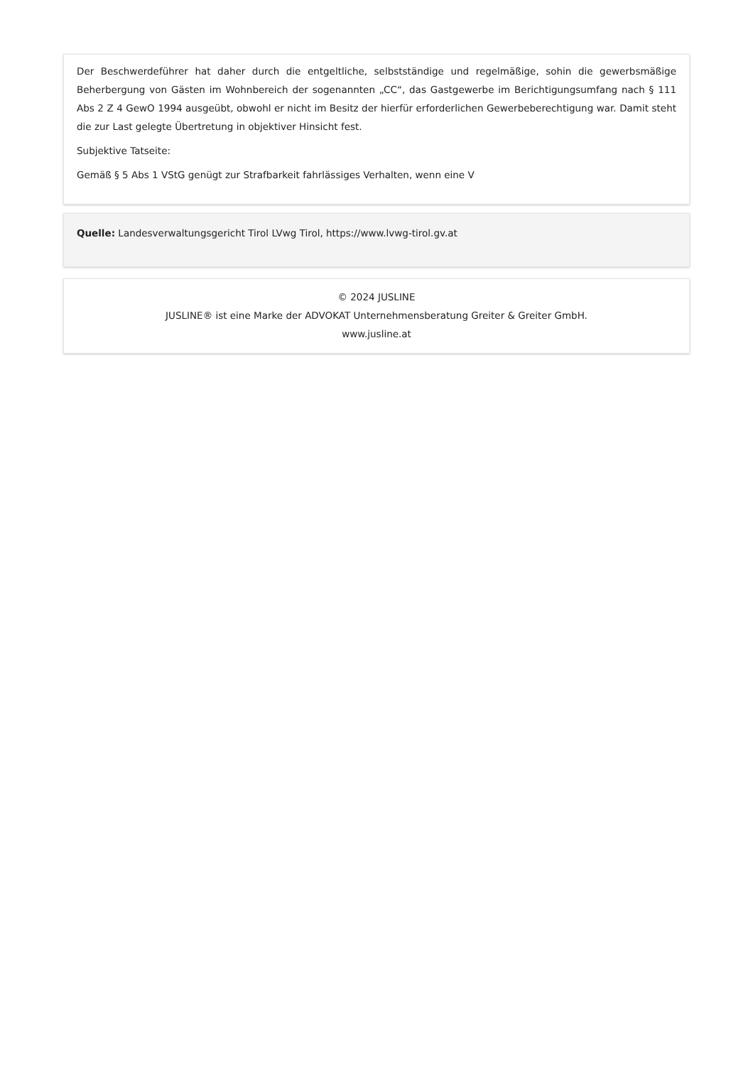Der Beschwerdeführer hat daher durch die entgeltliche, selbstständige und regelmäßige, sohin die gewerbsmäßige Beherbergung von Gästen im Wohnbereich der sogenannten „CC“, das Gastgewerbe im Berichtigungsumfang nach § 111 Abs 2 Z 4 GewO 1994 ausgeübt, obwohl er nicht im Besitz der hierfür erforderlichen Gewerbeberechtigung war. Damit steht die zur Last gelegte Übertretung in objektiver Hinsicht fest.
Subjektive Tatseite:
Gemäß § 5 Abs 1 VStG genügt zur Strafbarkeit fahrlässiges Verhalten, wenn eine V
Quelle: Landesverwaltungsgericht Tirol LVwg Tirol, https://www.lvwg-tirol.gv.at
© 2024 JUSLINE
JUSLINE® ist eine Marke der ADVOKAT Unternehmensberatung Greiter & Greiter GmbH.
www.jusline.at